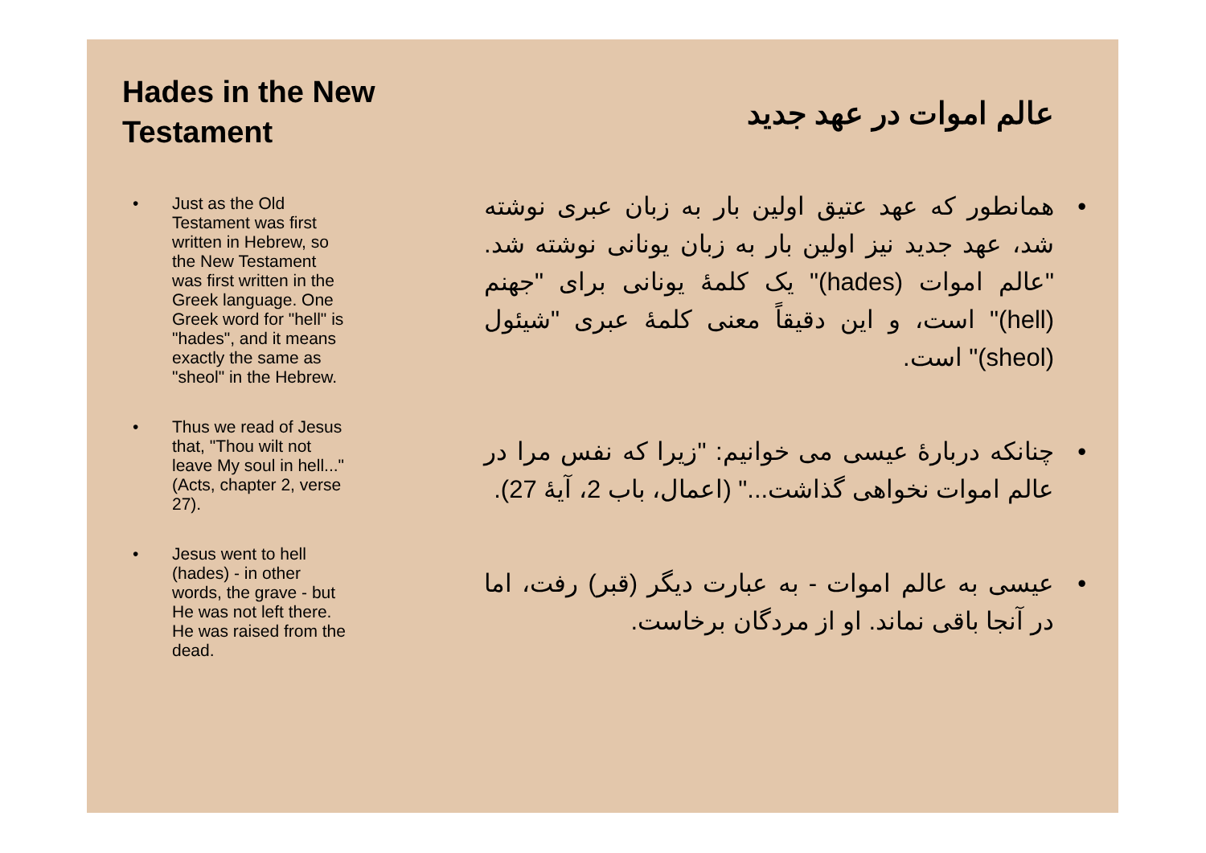Hades in the New Testament
• Just as the Old Testament was first written in Hebrew, so the New Testament was first written in the Greek language. One Greek word for "hell" is "hades", and it means exactly the same as "sheol" in the Hebrew.
• Thus we read of Jesus that, "Thou wilt not leave My soul in hell..." (Acts, chapter 2, verse 27).
• Jesus went to hell (hades) - in other words, the grave - but He was not left there. He was raised from the dead.
عالم اموات در عهد جدید
• همانطور که عهد عتیق اولین بار به زبان عبری نوشته شد، عهد جدید نیز اولین بار به زبان یونانی نوشته شد. "عالم اموات (hades)" یک کلمهٔ یونانی برای "جهنم (hell)" است، و این دقیقاً معنی کلمهٔ عبری "شیئول (sheol)" است.
• چنانکه دربارهٔ عیسی می خوانیم: "زیرا که نفس مرا در عالم اموات نخواهی گذاشت..." (اعمال، باب 2، آیهٔ 27).
• عیسی به عالم اموات - به عبارت دیگر (قبر) رفت، اما در آنجا باقی نماند. او از مردگان برخاست.